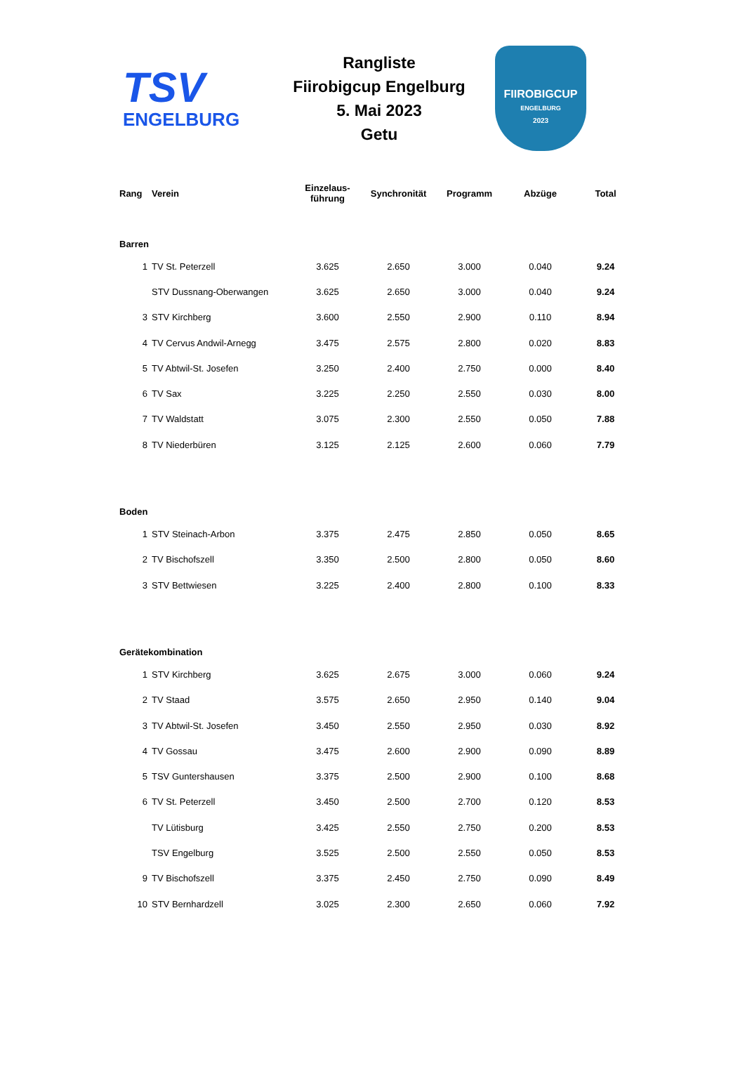TSV
ENGELBURG
Rangliste
Fiirobigcup Engelburg
5. Mai 2023
Getu
FIIROBIGCUP
ENGELBURG
2023
| Rang | Verein | Einzelaus- führung | Synchronität | Programm | Abzüge | Total |
| --- | --- | --- | --- | --- | --- | --- |
| Barren | | | | | | |
| 1 | TV St. Peterzell | 3.625 | 2.650 | 3.000 | 0.040 | 9.24 |
| | STV Dussnang-Oberwangen | 3.625 | 2.650 | 3.000 | 0.040 | 9.24 |
| 3 | STV Kirchberg | 3.600 | 2.550 | 2.900 | 0.110 | 8.94 |
| 4 | TV Cervus Andwil-Arnegg | 3.475 | 2.575 | 2.800 | 0.020 | 8.83 |
| 5 | TV Abtwil-St. Josefen | 3.250 | 2.400 | 2.750 | 0.000 | 8.40 |
| 6 | TV Sax | 3.225 | 2.250 | 2.550 | 0.030 | 8.00 |
| 7 | TV Waldstatt | 3.075 | 2.300 | 2.550 | 0.050 | 7.88 |
| 8 | TV Niederbüren | 3.125 | 2.125 | 2.600 | 0.060 | 7.79 |
| Boden | | | | | | |
| 1 | STV Steinach-Arbon | 3.375 | 2.475 | 2.850 | 0.050 | 8.65 |
| 2 | TV Bischofszell | 3.350 | 2.500 | 2.800 | 0.050 | 8.60 |
| 3 | STV Bettwiesen | 3.225 | 2.400 | 2.800 | 0.100 | 8.33 |
| Gerätekombination | | | | | | |
| 1 | STV Kirchberg | 3.625 | 2.675 | 3.000 | 0.060 | 9.24 |
| 2 | TV Staad | 3.575 | 2.650 | 2.950 | 0.140 | 9.04 |
| 3 | TV Abtwil-St. Josefen | 3.450 | 2.550 | 2.950 | 0.030 | 8.92 |
| 4 | TV Gossau | 3.475 | 2.600 | 2.900 | 0.090 | 8.89 |
| 5 | TSV Guntershausen | 3.375 | 2.500 | 2.900 | 0.100 | 8.68 |
| 6 | TV St. Peterzell | 3.450 | 2.500 | 2.700 | 0.120 | 8.53 |
| | TV Lütisburg | 3.425 | 2.550 | 2.750 | 0.200 | 8.53 |
| | TSV Engelburg | 3.525 | 2.500 | 2.550 | 0.050 | 8.53 |
| 9 | TV Bischofszell | 3.375 | 2.450 | 2.750 | 0.090 | 8.49 |
| 10 | STV Bernhardzell | 3.025 | 2.300 | 2.650 | 0.060 | 7.92 |